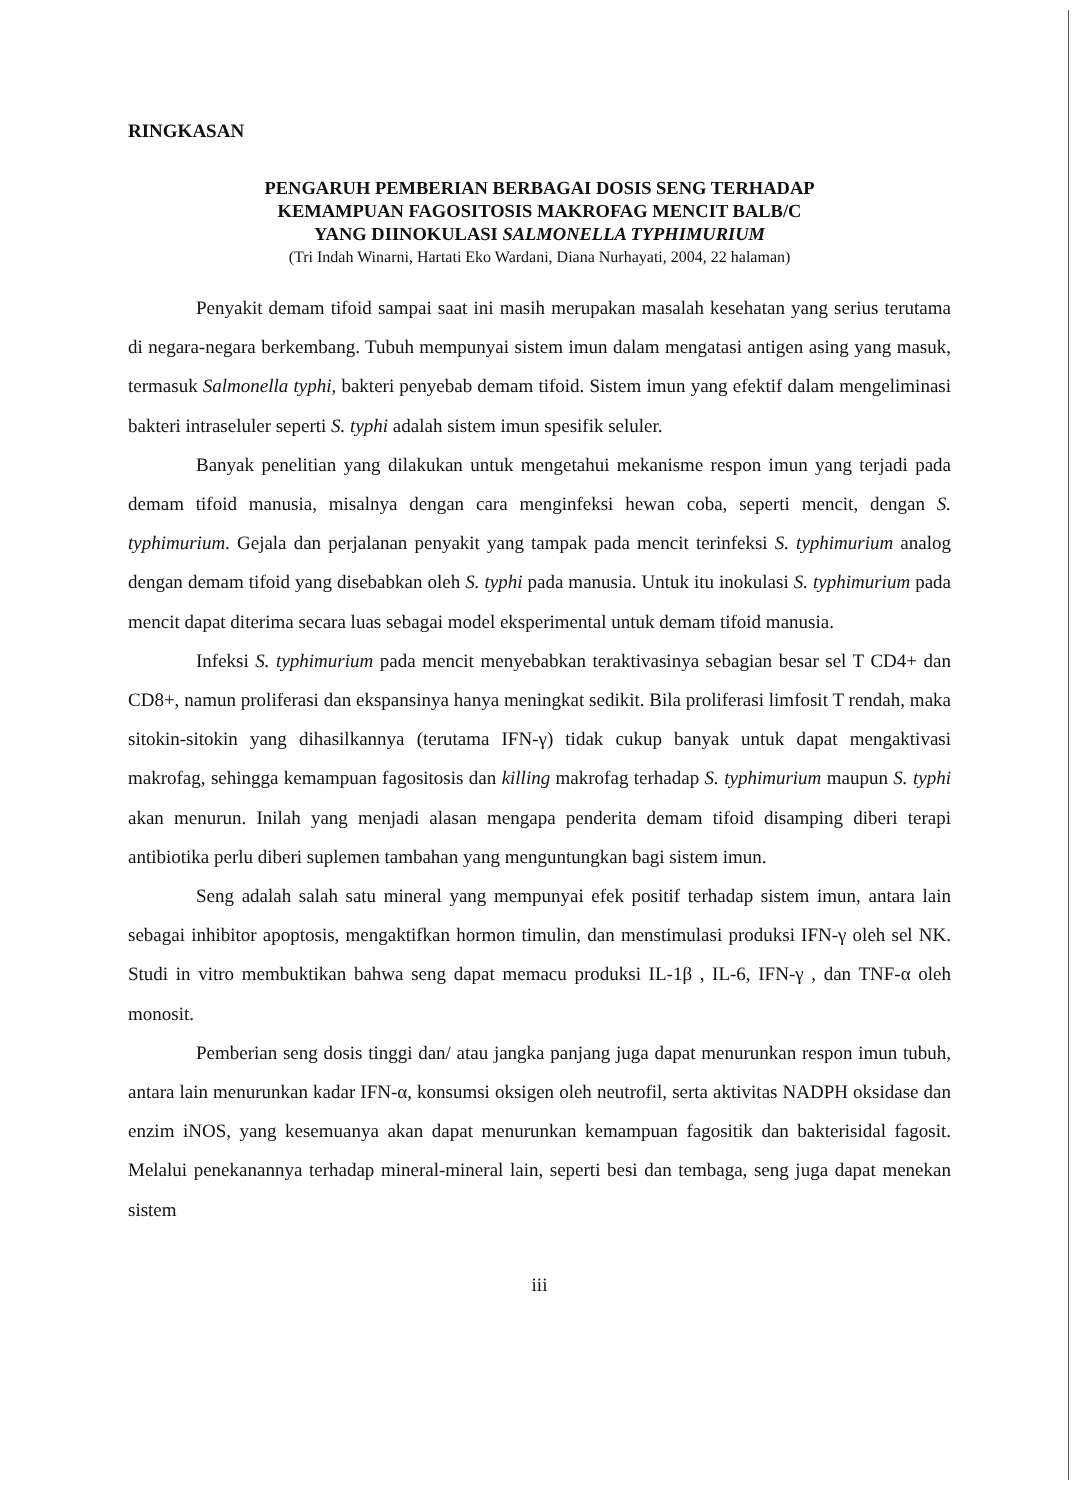RINGKASAN
PENGARUH PEMBERIAN BERBAGAI DOSIS SENG TERHADAP
KEMAMPUAN FAGOSITOSIS MAKROFAG MENCIT BALB/C
YANG DIINOKULASI SALMONELLA TYPHIMURIUM
(Tri Indah Winarni, Hartati Eko Wardani, Diana Nurhayati, 2004, 22 halaman)
Penyakit demam tifoid sampai saat ini masih merupakan masalah kesehatan yang serius terutama di negara-negara berkembang. Tubuh mempunyai sistem imun dalam mengatasi antigen asing yang masuk, termasuk Salmonella typhi, bakteri penyebab demam tifoid. Sistem imun yang efektif dalam mengeliminasi bakteri intraseluler seperti S. typhi adalah sistem imun spesifik seluler.
Banyak penelitian yang dilakukan untuk mengetahui mekanisme respon imun yang terjadi pada demam tifoid manusia, misalnya dengan cara menginfeksi hewan coba, seperti mencit, dengan S. typhimurium. Gejala dan perjalanan penyakit yang tampak pada mencit terinfeksi S. typhimurium analog dengan demam tifoid yang disebabkan oleh S. typhi pada manusia. Untuk itu inokulasi S. typhimurium pada mencit dapat diterima secara luas sebagai model eksperimental untuk demam tifoid manusia.
Infeksi S. typhimurium pada mencit menyebabkan teraktivasinya sebagian besar sel T CD4+ dan CD8+, namun proliferasi dan ekspansinya hanya meningkat sedikit. Bila proliferasi limfosit T rendah, maka sitokin-sitokin yang dihasilkannya (terutama IFN-γ) tidak cukup banyak untuk dapat mengaktivasi makrofag, sehingga kemampuan fagositosis dan killing makrofag terhadap S. typhimurium maupun S. typhi akan menurun. Inilah yang menjadi alasan mengapa penderita demam tifoid disamping diberi terapi antibiotika perlu diberi suplemen tambahan yang menguntungkan bagi sistem imun.
Seng adalah salah satu mineral yang mempunyai efek positif terhadap sistem imun, antara lain sebagai inhibitor apoptosis, mengaktifkan hormon timulin, dan menstimulasi produksi IFN-γ oleh sel NK. Studi in vitro membuktikan bahwa seng dapat memacu produksi IL-1β , IL-6, IFN-γ , dan TNF-α oleh monosit.
Pemberian seng dosis tinggi dan/ atau jangka panjang juga dapat menurunkan respon imun tubuh, antara lain menurunkan kadar IFN-α, konsumsi oksigen oleh neutrofil, serta aktivitas NADPH oksidase dan enzim iNOS, yang kesemuanya akan dapat menurunkan kemampuan fagositik dan bakterisidal fagosit. Melalui penekanannya terhadap mineral-mineral lain, seperti besi dan tembaga, seng juga dapat menekan sistem
iii